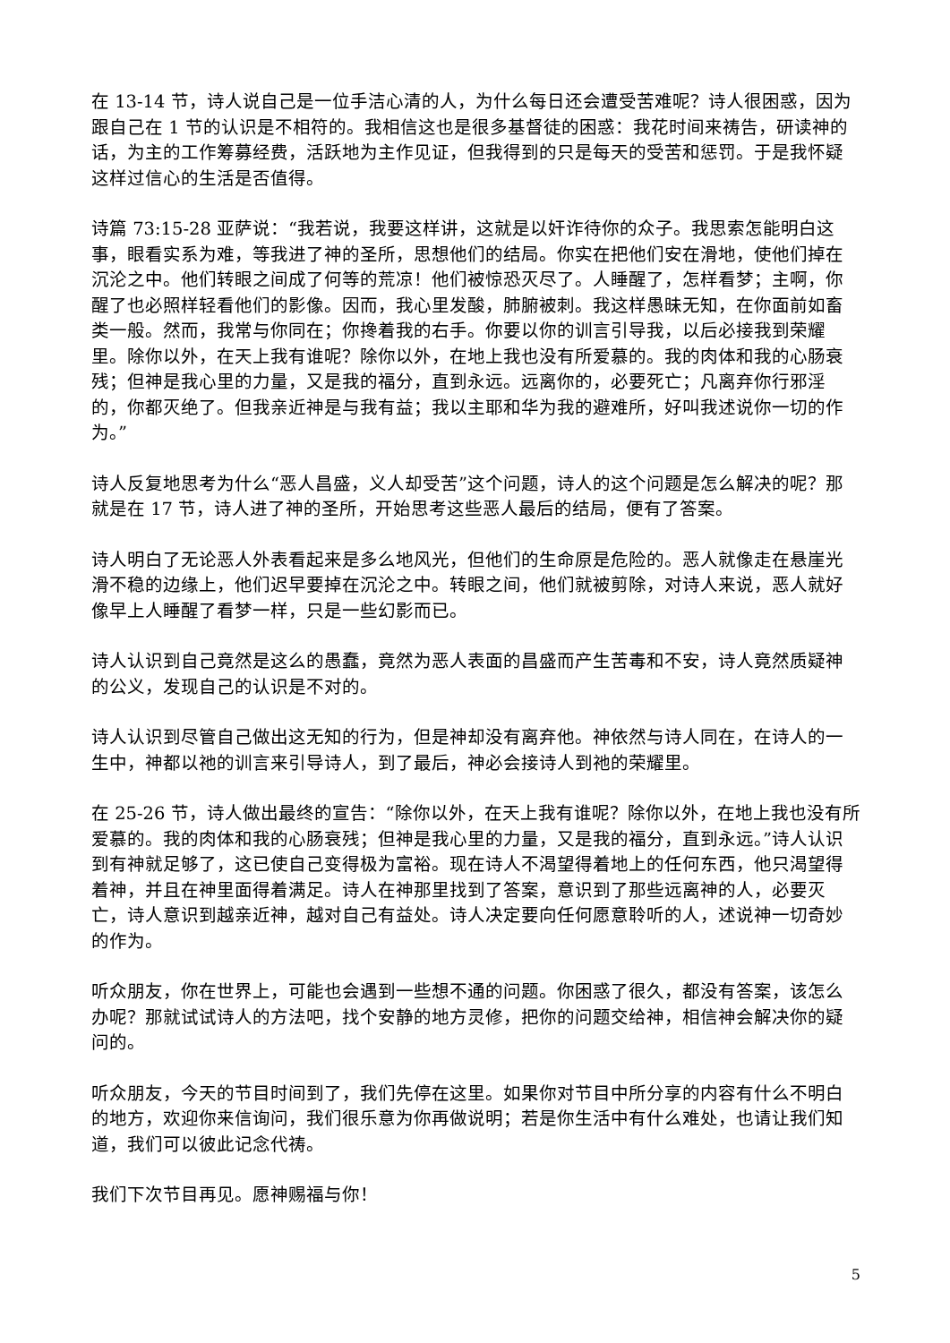在 13-14 节，诗人说自己是一位手洁心清的人，为什么每日还会遭受苦难呢？诗人很困惑，因为跟自己在 1 节的认识是不相符的。我相信这也是很多基督徒的困惑：我花时间来祷告，研读神的话，为主的工作筹募经费，活跃地为主作见证，但我得到的只是每天的受苦和惩罚。于是我怀疑这样过信心的生活是否值得。
诗篇 73:15-28 亚萨说：“我若说，我要这样讲，这就是以奸诈待你的众子。我思索怎能明白这事，眼看实系为难，等我进了神的圣所，思想他们的结局。你实在把他们安在滑地，使他们掉在沉沦之中。他们转眼之间成了何等的荒凉！他们被惊恐灭尽了。人睡醒了，怎样看梦；主啊，你醒了也必照样轻看他们的影像。因而，我心里发酸，肺腑被刺。我这样愚昧无知，在你面前如畜类一般。然而，我常与你同在；你搀着我的右手。你要以你的训言引导我，以后必接我到荣耀里。除你以外，在天上我有谁呢？除你以外，在地上我也没有所爱慕的。我的肉体和我的心肠衰残；但神是我心里的力量，又是我的福分，直到永远。远离你的，必要死亡；凡离弃你行邪淫的，你都灭绝了。但我亲近神是与我有益；我以主耶和华为我的避难所，好叫我述说你一切的作为。”
诗人反复地思考为什么“恶人昌盛，义人却受苦”这个问题，诗人的这个问题是怎么解决的呢？那就是在 17 节，诗人进了神的圣所，开始思考这些恶人最后的结局，便有了答案。
诗人明白了无论恶人外表看起来是多么地风光，但他们的生命原是危险的。恶人就像走在悬崖光滑不稳的边缘上，他们迟早要掉在沉沦之中。转眼之间，他们就被剪除，对诗人来说，恶人就好像早上人睡醒了看梦一样，只是一些幻影而已。
诗人认识到自己竟然是这么的愚蠢，竟然为恶人表面的昌盛而产生苦毒和不安，诗人竟然质疑神的公义，发现自己的认识是不对的。
诗人认识到尽管自己做出这无知的行为，但是神却没有离弃他。神依然与诗人同在，在诗人的一生中，神都以祂的训言来引导诗人，到了最后，神必会接诗人到祂的荣耀里。
在 25-26 节，诗人做出最终的宣告：“除你以外，在天上我有谁呢？除你以外，在地上我也没有所爱慕的。我的肉体和我的心肠衰残；但神是我心里的力量，又是我的福分，直到永远。”诗人认识到有神就足够了，这已使自己变得极为富裕。现在诗人不渴望得着地上的任何东西，他只渴望得着神，并且在神里面得着满足。诗人在神那里找到了答案，意识到了那些远离神的人，必要灭亡，诗人意识到越亲近神，越对自己有益处。诗人决定要向任何愿意聆听的人，述说神一切奇妙的作为。
听众朋友，你在世界上，可能也会遇到一些想不通的问题。你困惑了很久，都没有答案，该怎么办呢？那就试试诗人的方法吧，找个安静的地方灵修，把你的问题交给神，相信神会解决你的疑问的。
听众朋友，今天的节目时间到了，我们先停在这里。如果你对节目中所分享的内容有什么不明白的地方，欢迎你来信询问，我们很乐意为你再做说明；若是你生活中有什么难处，也请让我们知道，我们可以彼此记念代祷。
我们下次节目再见。愿神赐福与你！
5